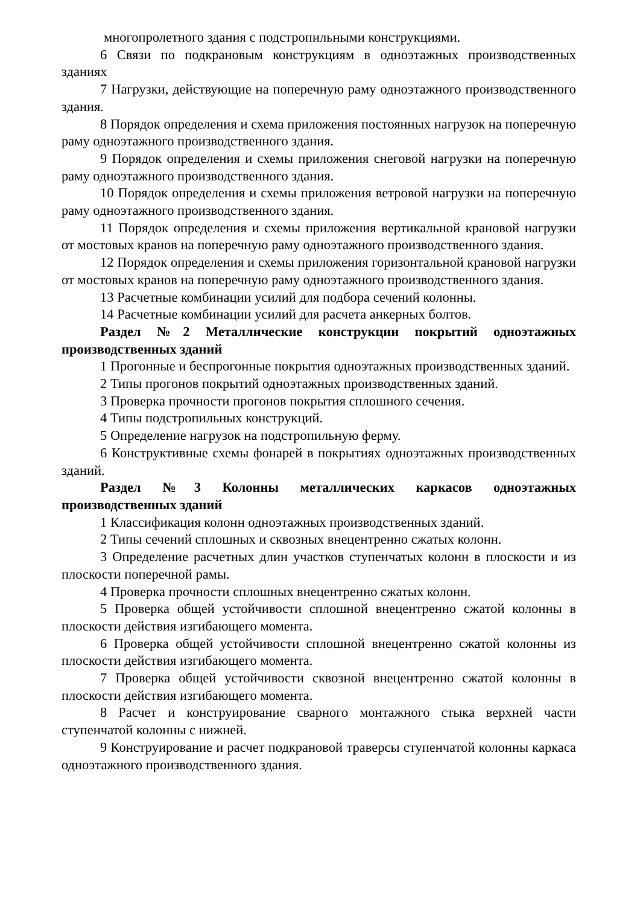многопролетного здания с подстропильными конструкциями.
6 Связи по подкрановым конструкциям в одноэтажных производственных зданиях
7 Нагрузки, действующие на поперечную раму одноэтажного производственного здания.
8 Порядок определения и схема приложения постоянных нагрузок на поперечную раму одноэтажного производственного здания.
9 Порядок определения и схемы приложения снеговой нагрузки на поперечную раму одноэтажного производственного здания.
10 Порядок определения и схемы приложения ветровой нагрузки на поперечную раму одноэтажного производственного здания.
11 Порядок определения и схемы приложения вертикальной крановой нагрузки от мостовых кранов на поперечную раму одноэтажного производственного здания.
12 Порядок определения и схемы приложения горизонтальной крановой нагрузки от мостовых кранов на поперечную раму одноэтажного производственного здания.
13 Расчетные комбинации усилий для подбора сечений колонны.
14 Расчетные комбинации усилий для расчета анкерных болтов.
Раздел №2 Металлические конструкции покрытий одноэтажных производственных зданий
1 Прогонные и беспрогонные покрытия одноэтажных производственных зданий.
2 Типы прогонов покрытий одноэтажных производственных зданий.
3 Проверка прочности прогонов покрытия сплошного сечения.
4 Типы подстропильных конструкций.
5 Определение нагрузок на подстропильную ферму.
6 Конструктивные схемы фонарей в покрытиях одноэтажных производственных зданий.
Раздел №3 Колонны металлических каркасов одноэтажных производственных зданий
1 Классификация колонн одноэтажных производственных зданий.
2 Типы сечений сплошных и сквозных внецентренно сжатых колонн.
3 Определение расчетных длин участков ступенчатых колонн в плоскости и из плоскости поперечной рамы.
4 Проверка прочности сплошных внецентренно сжатых колонн.
5 Проверка общей устойчивости сплошной внецентренно сжатой колонны в плоскости действия изгибающего момента.
6 Проверка общей устойчивости сплошной внецентренно сжатой колонны из плоскости действия изгибающего момента.
7 Проверка общей устойчивости сквозной внецентренно сжатой колонны в плоскости действия изгибающего момента.
8 Расчет и конструирование сварного монтажного стыка верхней части ступенчатой колонны с нижней.
9 Конструирование и расчет подкрановой траверсы ступенчатой колонны каркаса одноэтажного производственного здания.